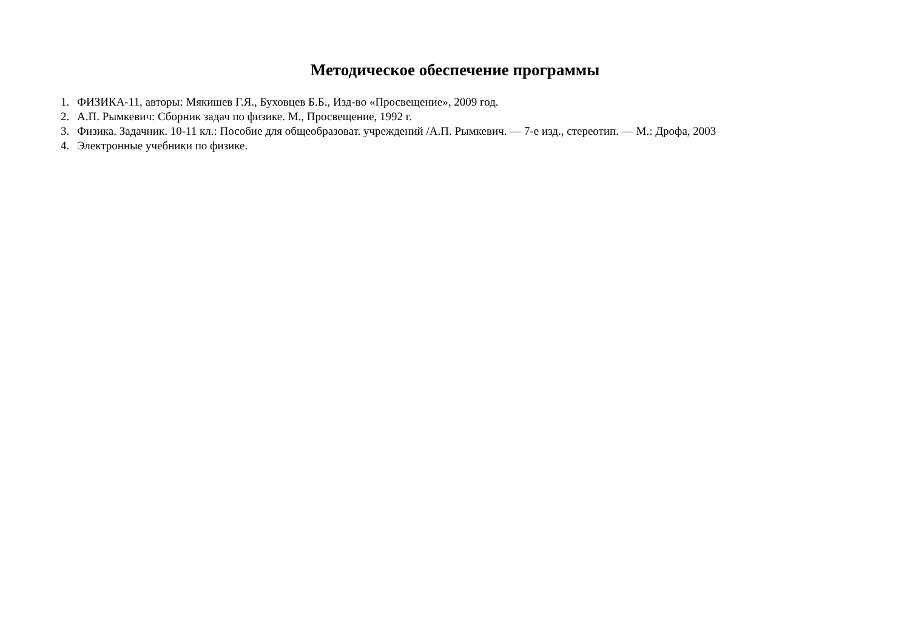Методическое обеспечение программы
1. ФИЗИКА-11, авторы: Мякишев Г.Я., Буховцев Б.Б., Изд-во «Просвещение», 2009 год.
2. А.П. Рымкевич: Сборник задач по физике. М., Просвещение, 1992 г.
3. Физика. Задачник. 10-11 кл.: Пособие для общеобразоват. учреждений /А.П. Рымкевич. — 7-е изд., стереотип. — М.: Дрофа, 2003
4. Электронные учебники по физике.